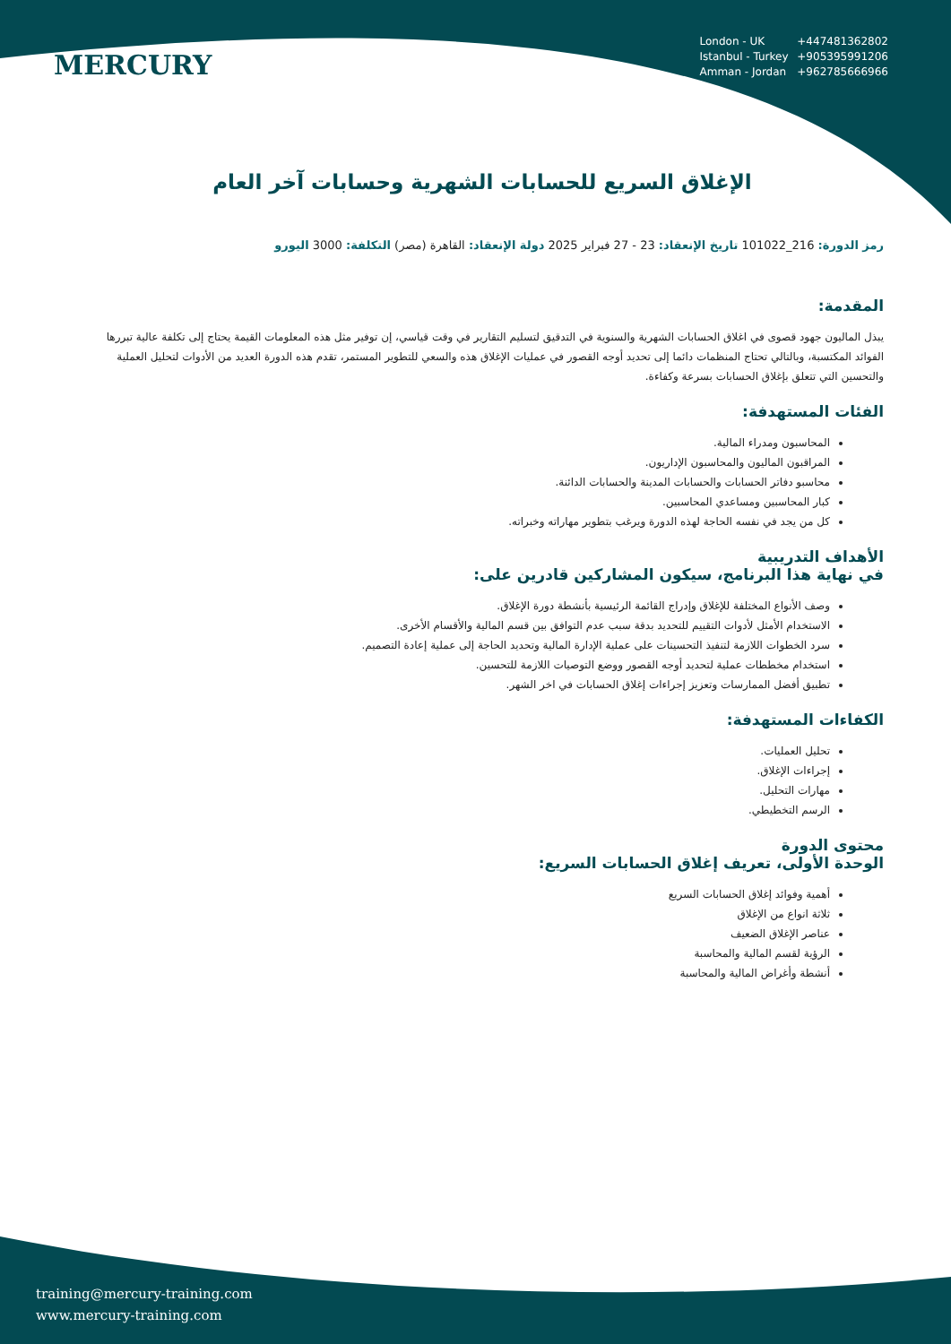MERCURY
London - UK +447481362802
Istanbul - Turkey +905395991206
Amman - Jordan +962785666966
الإغلاق السريع للحسابات الشهرية وحسابات آخر العام
رمز الدورة: 216_101022 تاريخ الإنعقاد: 23 - 27 فبراير 2025 دولة الإنعقاد: القاهرة (مصر) التكلفة: 3000 اليورو
المقدمة:
يبذل الماليون جهود قصوى في اغلاق الحسابات الشهرية والسنوية في التدقيق لتسليم التقارير في وقت قياسي، إن توفير مثل هذه المعلومات القيمة يحتاج إلى تكلفة عالية تبررها الفوائد المكتسبة، وبالتالي تحتاج المنظمات دائما إلى تحديد أوجه القصور في عمليات الإغلاق هذه والسعي للتطوير المستمر، تقدم هذه الدورة العديد من الأدوات لتحليل العملية والتحسين التي تتعلق بإغلاق الحسابات بسرعة وكفاءة.
الفئات المستهدفة:
المحاسبون ومدراء المالية.
المراقبون الماليون والمحاسبون الإداريون.
محاسبو دفاتر الحسابات والحسابات المدينة والحسابات الدائنة.
كبار المحاسبين ومساعدي المحاسبين.
كل من يجد في نفسه الحاجة لهذه الدورة ويرغب بتطوير مهاراته وخبراته.
الأهداف التدريبية
في نهاية هذا البرنامج، سيكون المشاركين قادرين على:
وصف الأنواع المختلفة للإغلاق وإدراج القائمة الرئيسية بأنشطة دورة الإغلاق.
الاستخدام الأمثل لأدوات التقييم للتحديد بدقة سبب عدم التوافق بين قسم المالية والأقسام الأخرى.
سرد الخطوات اللازمة لتنفيذ التحسينات على عملية الإدارة المالية وتحديد الحاجة إلى عملية إعادة التصميم.
استخدام مخططات عملية لتحديد أوجه القصور ووضع التوصيات اللازمة للتحسين.
تطبيق أفضل الممارسات وتعزيز إجراءات إغلاق الحسابات في اخر الشهر.
الكفاءات المستهدفة:
تحليل العمليات.
إجراءات الإغلاق.
مهارات التحليل.
الرسم التخطيطي.
محتوى الدورة
الوحدة الأولى، تعريف إغلاق الحسابات السريع:
أهمية وفوائد إغلاق الحسابات السريع
ثلاثة انواع من الإغلاق
عناصر الإغلاق الضعيف
الرؤية لقسم المالية والمحاسبة
أنشطة وأغراض المالية والمحاسبة
training@mercury-training.com
www.mercury-training.com